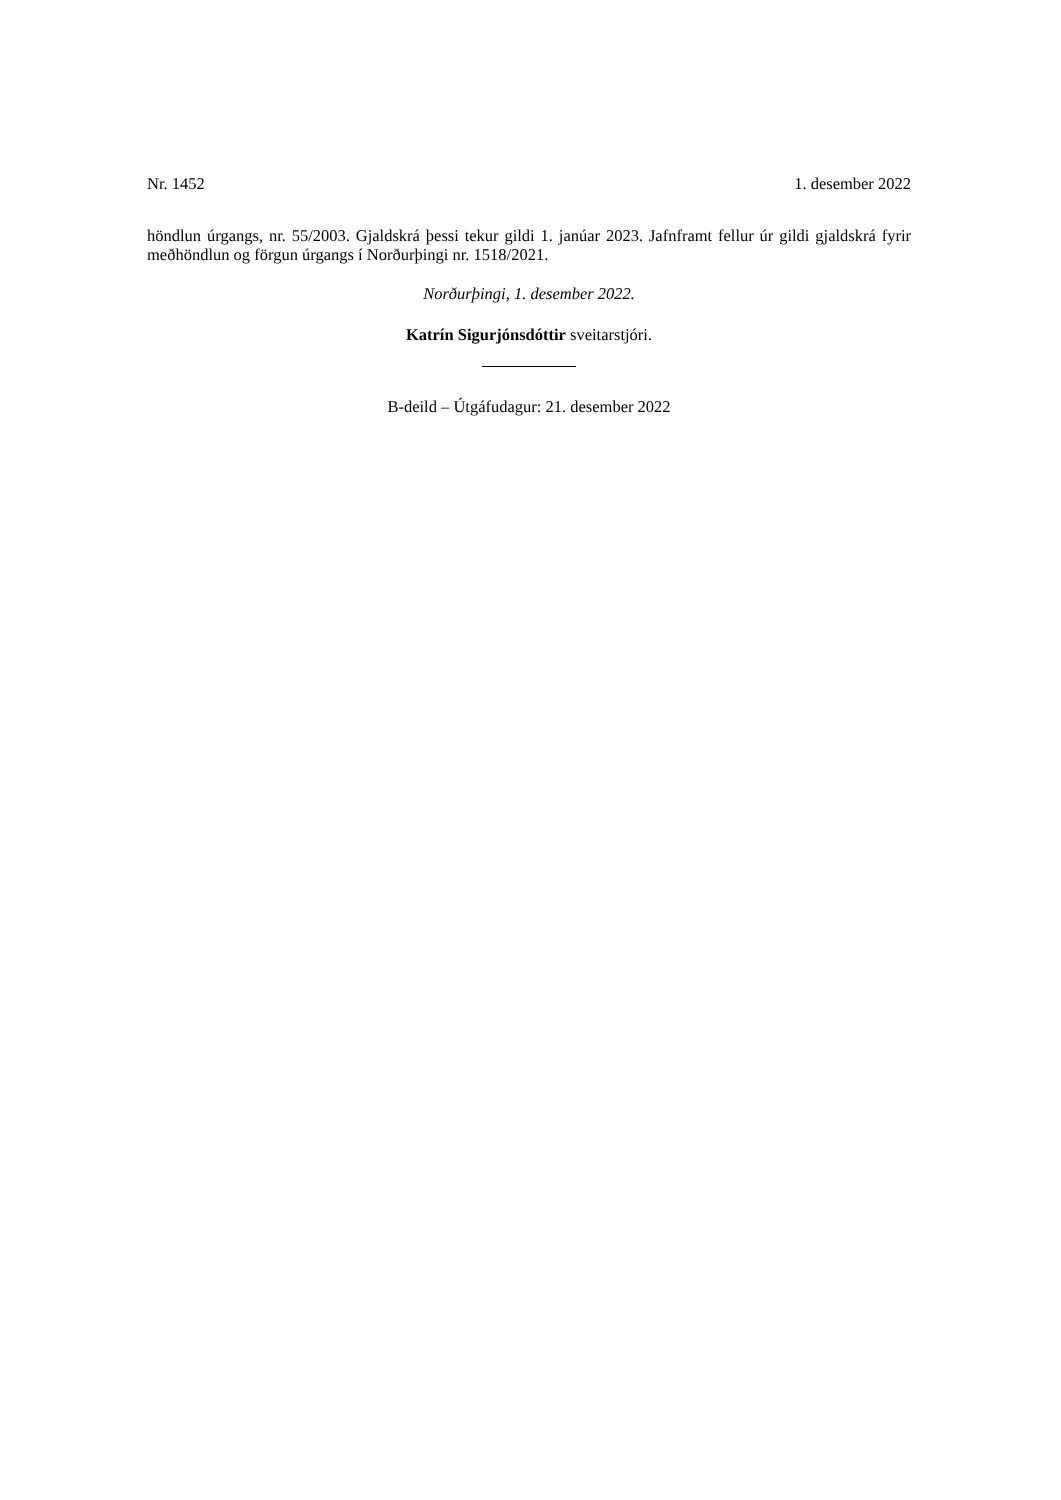Nr. 1452 1. desember 2022
höndlun úrgangs, nr. 55/2003. Gjaldskrá þessi tekur gildi 1. janúar 2023. Jafnframt fellur úr gildi gjaldskrá fyrir meðhöndlun og förgun úrgangs í Norðurþingi nr. 1518/2021.
Norðurþingi, 1. desember 2022.
Katrín Sigurjónsdóttir sveitarstjóri.
B-deild – Útgáfudagur: 21. desember 2022